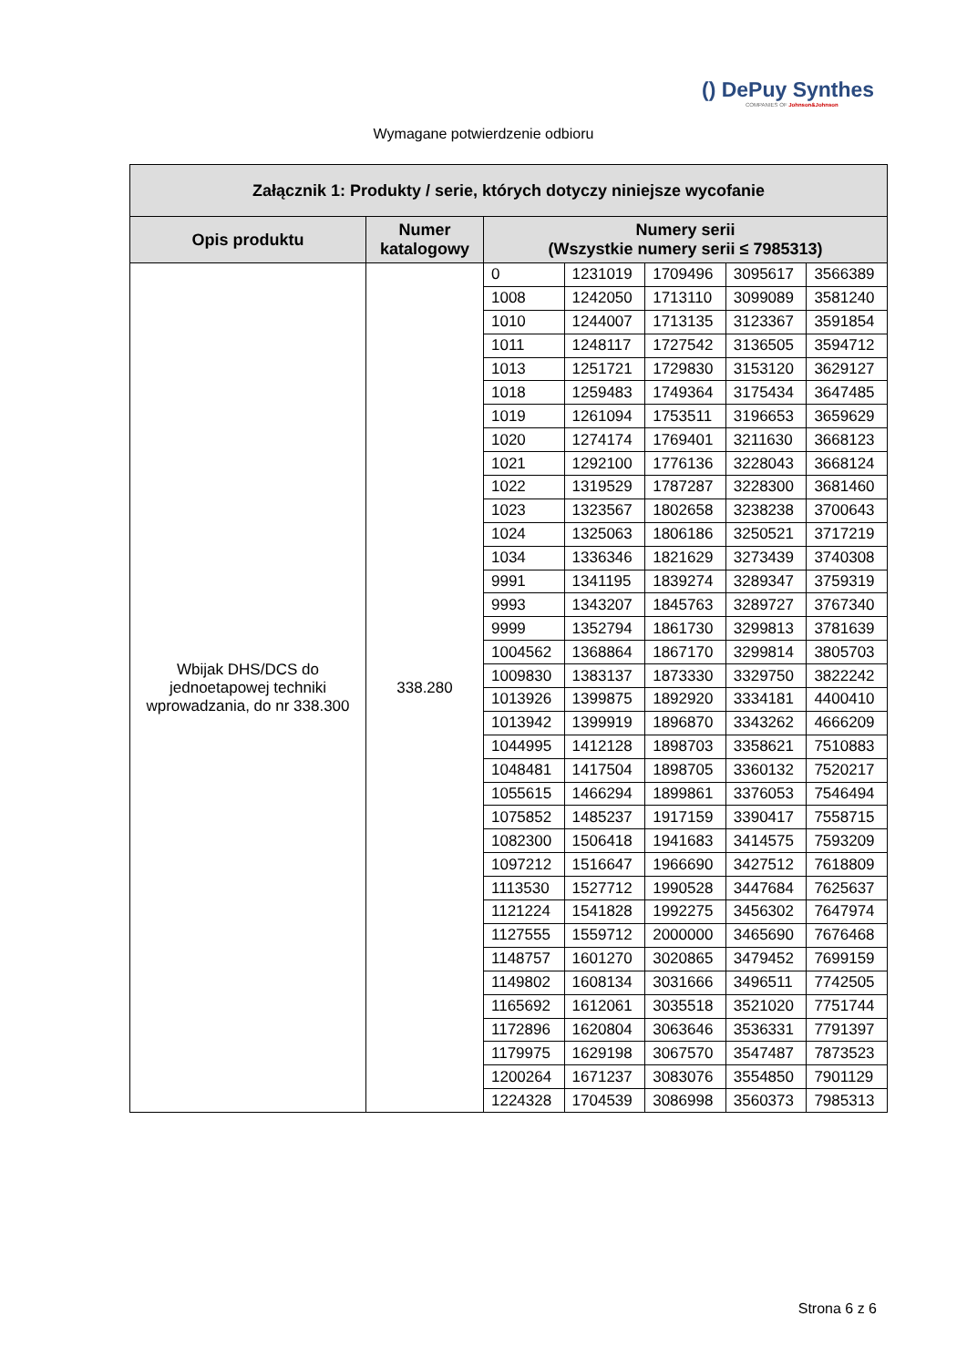() DePuy Synthes
COMPANIES OF Johnson&Johnson
Wymagane potwierdzenie odbioru
| Załącznik 1: Produkty / serie, których dotyczy niniejsze wycofanie | | | | | | |
| --- | --- | --- | --- | --- | --- | --- |
| Opis produktu | Numer katalogowy | Numery serii (Wszystkie numery serii ≤ 7985313) | | | | |
| Wbijak DHS/DCS do jednoetapowej techniki wprowadzania, do nr 338.300 | 338.280 | 0 | 1231019 | 1709496 | 3095617 | 3566389 |
| | | 1008 | 1242050 | 1713110 | 3099089 | 3581240 |
| | | 1010 | 1244007 | 1713135 | 3123367 | 3591854 |
| | | 1011 | 1248117 | 1727542 | 3136505 | 3594712 |
| | | 1013 | 1251721 | 1729830 | 3153120 | 3629127 |
| | | 1018 | 1259483 | 1749364 | 3175434 | 3647485 |
| | | 1019 | 1261094 | 1753511 | 3196653 | 3659629 |
| | | 1020 | 1274174 | 1769401 | 3211630 | 3668123 |
| | | 1021 | 1292100 | 1776136 | 3228043 | 3668124 |
| | | 1022 | 1319529 | 1787287 | 3228300 | 3681460 |
| | | 1023 | 1323567 | 1802658 | 3238238 | 3700643 |
| | | 1024 | 1325063 | 1806186 | 3250521 | 3717219 |
| | | 1034 | 1336346 | 1821629 | 3273439 | 3740308 |
| | | 9991 | 1341195 | 1839274 | 3289347 | 3759319 |
| | | 9993 | 1343207 | 1845763 | 3289727 | 3767340 |
| | | 9999 | 1352794 | 1861730 | 3299813 | 3781639 |
| | | 1004562 | 1368864 | 1867170 | 3299814 | 3805703 |
| | | 1009830 | 1383137 | 1873330 | 3329750 | 3822242 |
| | | 1013926 | 1399875 | 1892920 | 3334181 | 4400410 |
| | | 1013942 | 1399919 | 1896870 | 3343262 | 4666209 |
| | | 1044995 | 1412128 | 1898703 | 3358621 | 7510883 |
| | | 1048481 | 1417504 | 1898705 | 3360132 | 7520217 |
| | | 1055615 | 1466294 | 1899861 | 3376053 | 7546494 |
| | | 1075852 | 1485237 | 1917159 | 3390417 | 7558715 |
| | | 1082300 | 1506418 | 1941683 | 3414575 | 7593209 |
| | | 1097212 | 1516647 | 1966690 | 3427512 | 7618809 |
| | | 1113530 | 1527712 | 1990528 | 3447684 | 7625637 |
| | | 1121224 | 1541828 | 1992275 | 3456302 | 7647974 |
| | | 1127555 | 1559712 | 2000000 | 3465690 | 7676468 |
| | | 1148757 | 1601270 | 3020865 | 3479452 | 7699159 |
| | | 1149802 | 1608134 | 3031666 | 3496511 | 7742505 |
| | | 1165692 | 1612061 | 3035518 | 3521020 | 7751744 |
| | | 1172896 | 1620804 | 3063646 | 3536331 | 7791397 |
| | | 1179975 | 1629198 | 3067570 | 3547487 | 7873523 |
| | | 1200264 | 1671237 | 3083076 | 3554850 | 7901129 |
| | | 1224328 | 1704539 | 3086998 | 3560373 | 7985313 |
Strona 6 z 6